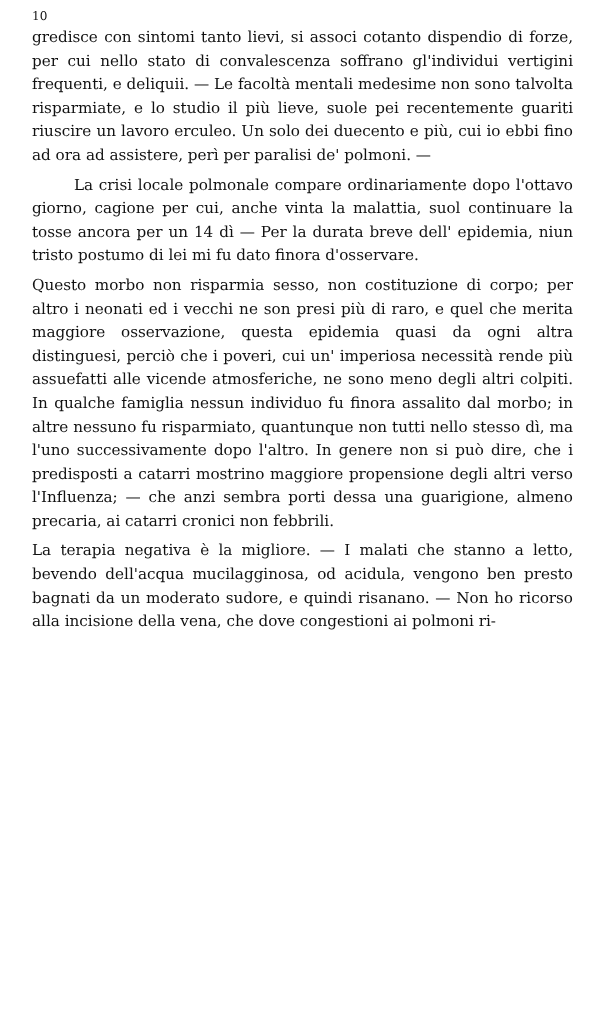10
gredisce con sintomi tanto lievi, si associ cotanto dispendio di forze, per cui nello stato di convalescenza soffrano gl'individui vertigini frequenti, e deliquii. — Le facoltà mentali medesime non sono talvolta risparmiate, e lo studio il più lieve, suole pei recentemente guariti riuscire un lavoro erculeo. Un solo dei duecento e più, cui io ebbi fino ad ora ad assistere, perì per paralisi de' polmoni. —
La crisi locale polmonale compare ordinariamente dopo l'ottavo giorno, cagione per cui, anche vinta la malattia, suol continuare la tosse ancora per un 14 dì — Per la durata breve dell' epidemia, niun tristo postumo di lei mi fu dato finora d'osservare.
Questo morbo non risparmia sesso, non costituzione di corpo; per altro i neonati ed i vecchi ne son presi più di raro, e quel che merita maggiore osservazione, questa epidemia quasi da ogni altra distinguesi, perciò che i poveri, cui un' imperiosa necessità rende più assuefatti alle vicende atmosferiche, ne sono meno degli altri colpiti. In qualche famiglia nessun individuo fu finora assalito dal morbo; in altre nessuno fu risparmiato, quantunque non tutti nello stesso dì, ma l'uno successivamente dopo l'altro. In genere non si può dire, che i predisposti a catarri mostrino maggiore propensione degli altri verso l'Influenza; — che anzi sembra porti dessa una guarigione, almeno precaria, ai catarri cronici non febbrili.
La terapia negativa è la migliore. — I malati che stanno a letto, bevendo dell'acqua mucilagginosa, od acidula, vengono ben presto bagnati da un moderato sudore, e quindi risanano. — Non ho ricorso alla incisione della vena, che dove congestioni ai polmoni ri-